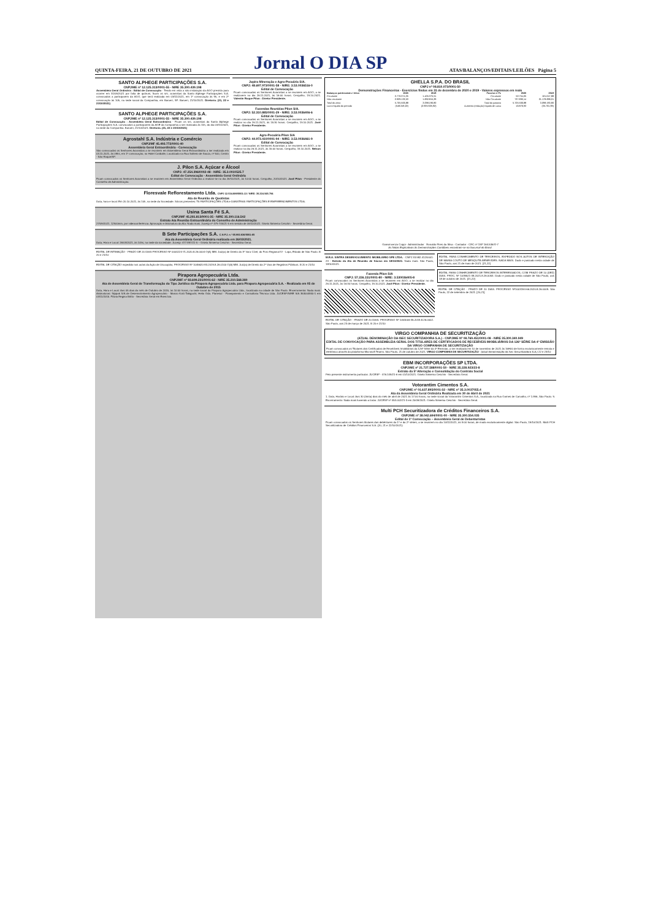QUINTA-FEIRA, 21 DE OUTUBRO DE 2021 Jornal O DIA SP ATAS/BALANÇOS/EDITAIS/LEILÕES Página 5
SANTO ALPHEGE PARTICIPAÇÕES S.A.
CNPJ/ME nº 12.125.313/0001-55 - NIRE 35.300.439.198
Assembleia Geral Ordinária - Edital de Convocação - Tendo em vista a não instalação da AGO prevista para ocorrer em 31/05/2021 por falta de quórum, ficam os srs. acionistas da Santo Alphege Participações S.A. convocados a participarem da AGO, que será realizada em 03/11/2021, em 1ª convocação às 9h, e em 2ª convocação às 10h, na sede social da Companhia, em Barueri, SP. Barueri, 21/10/2021. Diretoria. (21, 22 e 23/10/2021)
SANTO ALPHEGE PARTICIPAÇÕES S.A.
CNPJ/ME nº 12.125.313/0001-55 - NIRE 35.300.439.198
Edital de Convocação - Assembleia Geral Extraordinária - Ficam os srs. acionistas da Santo Alphege Participações S.A. convocados a participarem da AGE da Companhia a ser realizada às 11h, do dia 03/11/2021, na sede da Companhia. Barueri, 21/10/2021. Diretoria. (21, 22 e 23/10/2021)
Agrostahl S.A. Indústria e Comércio
CNPJ/MF 45.493.772/0001-40
Assembleia Geral Extraordinária - Convocação
São convocados os Senhores Acionistas a se reunirem em Assembleia Geral Extraordinária a ser realizada em 03.11.2021, às 09hs, em 1ª convocação, no Hotel Cordialle, Localizado na Rua Solteiro de Souza, nº 500, Centro - São Roque/SP.
Jupira Mineração e Agro-Pecuária S/A.
CNPJ: 48.697.973/0001-58 - NIRE: 3.53.0036516-0
Edital de Convocação
Ficam convocados os Senhores Acionistas a se reunirem em AGO, a se realizarem no dia 26.11.2021, às 16:00 horas. Cerquilho, 19.10.2021. Valentin Roque Pilon - Diretor Presidente.
Fazendas Reunidas Pilon S/A.
CNPJ: 52.310.885/0001-29 - NIRE: 3.53.0036406-6
Edital de Convocação
Ficam convocados os Senhores Acionistas a se reunirem em AGO, a se realizar no dia 26.11.2021, às 15:30 horas. Cerquilho, 19.10.2021. José Pilon - Diretor Presidente.
Agro-Pecuária Pilon S/A
CNPJ: 44.973.410/0001-94 - NIRE: 3.53.0036461-9
Edital de Convocação
Ficam convocados os Senhores Acionistas a se reunirem em AGO, a se realizar no dia 26.11.2021, às 15:00 horas. Cerquilho, 19.10.2021. Nelson Pilon - Diretor Presidente.
J. Pilon S.A. Açúcar e Álcool
CNPJ: 47.254.396/0002-48 - NIRE: 35.3.0010525.7
Edital de Convocação - Assembleia Geral Ordinária
Ficam convocados os Senhores Acionistas a se reunirem em Assembleia Geral Ordinária a realizar-se no dia 26/11/2021, às 10:00 horas. Cerquilho, 20/10/2021. José Pilon - Presidente do Conselho de Administração.
Floresvale Reflorestamento Ltda. CNPJ 12.534.689/0001-13 / NIRE: 35.224.545.794
Ata de Reunião de Quotistas
Data, hora e local: Em 20.10.2021, às 10h, na sede da Sociedade. Sócios presentes: T5 PARTICIPAÇÕES LTDA e DANSTRAS PARTICIPAÇÕES E EMPREENDIMENTOS LTDA.
Usina Santa Fé S.A.
CNPJ/MF 45.281.813/0001-35 - NIRE 35.300.116.542
Extrato Ata Reunião Extraordinária do Conselho de Administração
27/09/2021, 12h00min, por videoconferência. Aprovação e Assinatura da Ata: Nada mais. Jucesp nº 479-705/21-5 em sessão de 06/10/2021. Gisela Simiema Ceschin - Secretária Geral.
B Sete Participações S.A. C.N.P.J. n.º 65.992.836/0001-65
Ata da Assembleia Geral Ordinária realizada em 26/03/2021.
Data, Hora e Local: 26/03/2021, às 10hs, na sede da sociedade. Jucesp: 477.897/21-5 – Gisela Simiema Ceschin - Secretária Geral.
EDITAL DE INTIMAÇÃO - PRAZO DE 20 DIAS PROCESSO Nº 0004224-71.2020.8.26.0004 O(A) MM. Juiz(a) de Direito da 3ª Vara Cível, do Foro Regional IV - Lapa, Estado de São Paulo. B 20 e 21/10
EDITAL DE CITAÇÃO expedido nos autos da Ação de Usucapião, PROCESSO Nº 1046620-83.2019.8.26.0100 O(A) MM. Juiz(a) de Direito da 2ª Vara de Registros Públicos. B 20 e 21/10
Pirapora Agropecuária Ltda.
CNPJ/MF nº 83.699.231/0001-62 - NIRE 35.210.568.380
Ata de Assembleia Geral de Transformação do Tipo Jurídico da Pirapora Agropecuária Ltda. para Pirapora Agropecuária S.A. - Realizada em 05 de Outubro de 2015
Data, Hora e Local: Aos 05 dias do mês de Outubro de 2015, às 10:00 horas, na sede social da Pirapora Agropecuária Ltda., localizada na cidade de São Paulo. Encerramento: Nada mais. Assinaturas: Nippak S/A de Desenvolvimento Agropecuário - Marcio Koiti Takiguchi; Helio Oda. Planesul - Planejamento e Consultoria Técnica Ltda. JUCESP/NIRE S/A 353004840-1 em 03/11/2015. Flávia Regina Britto - Secretária Geral em Exercício.
GHELLA S.P.A. DO BRASIL
CNPJ nº 08.810.073/0001-50
Demonstrações Financeiras - Exercícios findos em 31 de dezembro de 2020 e 2019 - Valores expressos em reais
| Balanços patrimoniais / Ativo | 2020 | 2019 | Passivo e PL | 2020 | 2019 |
| --- | --- | --- | --- | --- | --- |
| Circulante | 2.776.374,35 | 1.405.375,51 | Circulante | 52.754,05 | 101.047,88 |
| Não circulante | 2.929.132,53 | 1.692.815,29 | Não Circulante | 727.690,14 | 21.178.698,01 |
| Total do ativo | 5.705.506,88 | 3.098.190,80 | Total do passivo | 5.705.506,88 | 3.098.190,80 |
| Lucro líquido do período | (548.349,22) | (2.935.925,92) | Aumento (redução) líquido de caixa | 16.876,93 | (35.761,99) |
Gianvincenzo Coppi - Administrador Ronaldo Pires da Silva - Contador - CRC nº 1SP 164.536/O-7
As Notas Explicativas às Demonstrações Contábeis encontram-se na Sucursal do Brasil.
M.R.A. SINTRA DESENVOLVIMENTO IMOBILIÁRIO SPE LTDA. - CNPJ 33.982.412/0001-23 - Extrato da Ata de Reunião de Sócios em 18/10/2021. Nada mais. São Paulo, 18/10/2021.
Fazenda Pilon S/A
CNPJ: 57.226.151/0001-80 - NIRE: 3.530036405-8
Ficam convocados os Senhores Acionistas a se reunirem em AGO, a se realizar no dia 26.11.2021, às 16:30 horas. Cerquilho, 19.10.2021. José Pilon - Diretor Presidente.
EDITAL DE CITAÇÃO - PRAZO DE 20 DIAS. PROCESSO Nº 1053006-35.2019.8.26.0002. São Paulo, aos 23 de março de 2021. B 20 e 21/10
EDITAL PARA CONHECIMENTO DE TERCEIROS, EXPEDIDO NOS AUTOS DE INTERDIÇÃO DE MARIA COUTO DE MESQUITA BENEVIDES. NADA MAIS. Dado e passado nesta cidade de São Paulo, aos 21 de maio de 2021. [21,22]
EDITAL PARA CONHECIMENTO DE TERCEIROS INTERESSADOS, COM PRAZO DE 10 (DEZ) DIAS. PROC. Nº 1039521-38.2021.8.26.0053. Dado e passado nesta cidade de São Paulo, aos 18 de outubro de 2021. [21,22]
EDITAL DE CITAÇÃO - PRAZO DE 20 DIAS. PROCESSO Nº1003194-66.2020.8.26.0009. São Paulo, 22 de setembro de 2021. [20,21]
VIRGO COMPANHIA DE SECURITIZAÇÃO
(ATUAL DENOMINAÇÃO DA ISEC SECURITIZADORA S.A.) - CNPJ/ME Nº 08.769.451/0001-08 - NIRE 35.300.340.949
EDITAL DE CONVOCAÇÃO PARA ASSEMBLEIA GERAL DOS TITULARES DE CERTIFICADOS DE RECEBÍVEIS IMOBILIÁRIOS DA 126ª SÉRIE DA 4ª EMISSÃO DA VIRGO COMPANHIA DE SECURITIZAÇÃO
Ficam convocados os Titulares dos Certificados de Recebíveis Imobiliários da 126ª Série da 4ª Emissão, a ser realizada em 10 de novembro de 2021 às 16H00 de forma exclusivamente remota e eletrônica através da plataforma Microsoft Teams. São Paulo, 21 de outubro de 2021. VIRGO COMPANHIA DE SECURITIZAÇÃO - (atual denominação da Isec Securitizadora S.A.) 22 e 23/10
EBM INCORPORAÇÕES SP LTDA.
CNPJ/ME nº 21.727.588/0001-50 - NIRE 35.228.923/23-8
Extrato da 5ª Alteração e Consolidação do Contrato Social
Pelo presente instrumento particular. JUCESP - 476.149/21-6 em 01/10/2021. Gisela Simiema Ceschin - Secretária Geral.
Votorantim Cimentos S.A.
CNPJ/ME nº 01.637.895/0001-32 - NIRE nº 35.3.0037055.4
Ata da Assembleia Geral Ordinária Realizada em 30 de Abril de 2021
1. Data, Horário e Local: Aos 30 (trinta) dias do mês de abril de 2021 às 17:00 horas, na sede social da Votorantim Cimentos S.A., localizada na Rua Gomes de Carvalho, nº 1.996, São Paulo. 9. Encerramento: Nada mais havendo a tratar. JUCESP nº 453.002/21-3 em 20/09/2021. Gisela Simiema Ceschin - Secretária Geral.
Multi PCH Securitizadora de Créditos Financeiros S.A.
CNPJ/ME nº 38.042.694/0001-00 - NIRE 35.300.554.035
Edital de 1ª Convocação – Assembleia Geral de Debenturistas
Ficam convocados os Senhores titulares das debêntures da 1ª e da 2ª séries, a se reunirem no dia 10/11/2021, às 9:00 horas, de modo exclusivamente digital. São Paulo, 19/10/2021. Multi PCH Securitizadora de Créditos Financeiros S.A. (20, 21 e 22/10/2021)